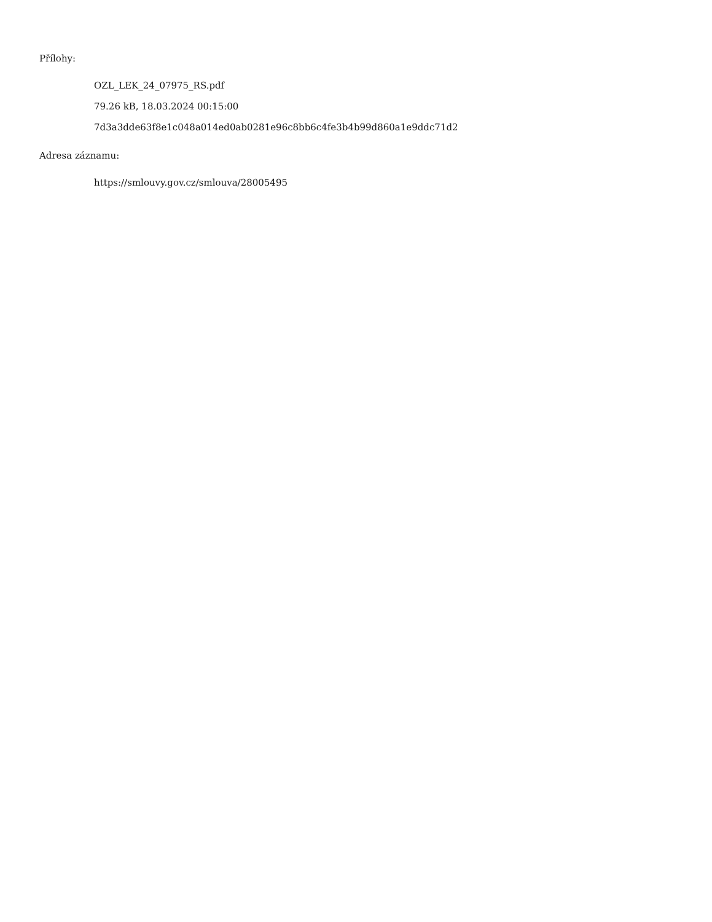Přílohy:
OZL_LEK_24_07975_RS.pdf
79.26 kB, 18.03.2024 00:15:00
7d3a3dde63f8e1c048a014ed0ab0281e96c8bb6c4fe3b4b99d860a1e9ddc71d2
Adresa záznamu:
https://smlouvy.gov.cz/smlouva/28005495